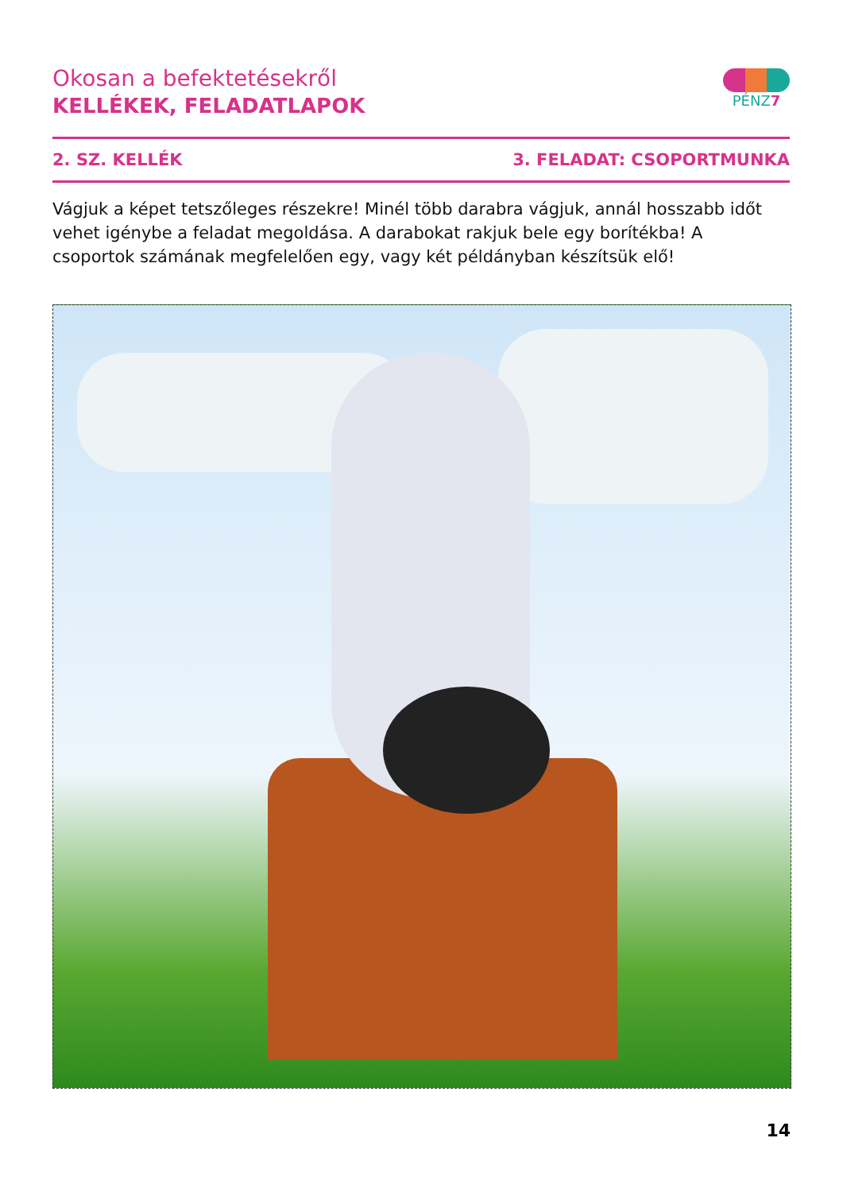Okosan a befektetésekről
KELLÉKEK, FELADATLAPOK
PÉNZ7
2. SZ. KELLÉK 3. FELADAT: CSOPORTMUNKA
Vágjuk a képet tetszőleges részekre! Minél több darabra vágjuk, annál hosszabb időt vehet igénybe a feladat megoldása. A darabokat rakjuk bele egy borítékba! A csoportok számának megfelelően egy, vagy két példányban készítsük elő!
14